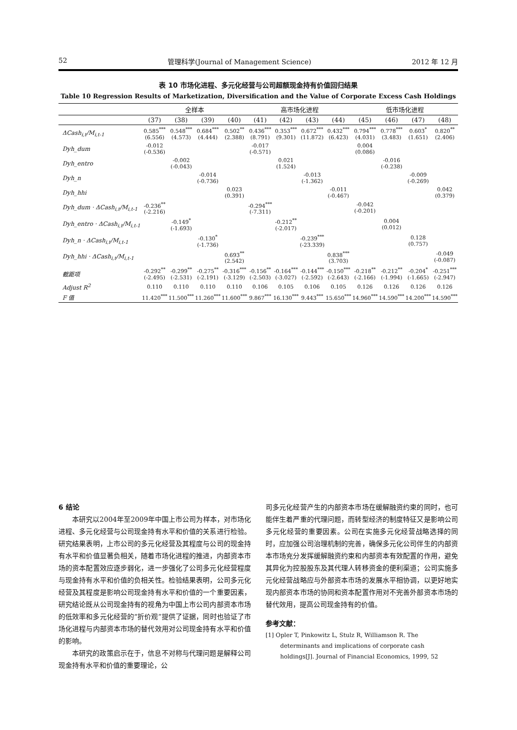52 管理科学(Journal of Management Science) 2012 年 12 月
表 10 市场化进程、多元化经营与公司超额现金持有价值回归结果
Table 10 Regression Results of Marketization, Diversification and the Value of Corporate Excess Cash Holdings
| | 全样本 | | | | 高市场化进程 | | | | 低市场化进程 | | | |
| --- | --- | --- | --- | --- | --- | --- | --- | --- | --- | --- | --- | --- |
| | (37) | (38) | (39) | (40) | (41) | (42) | (43) | (44) | (45) | (46) | (47) | (48) |
| ΔCash<sub>i,t</sub>/M<sub>i,t-1</sub> | 0.585<sup>***</sup> (6.556) | 0.548<sup>***</sup> (4.573) | 0.684<sup>***</sup> (4.444) | 0.502<sup>**</sup> (2.388) | 0.436<sup>***</sup> (8.791) | 0.353<sup>***</sup> (9.301) | 0.672<sup>***</sup> (11.872) | 0.432<sup>***</sup> (6.423) | 0.794<sup>***</sup> (4.031) | 0.778<sup>***</sup> (3.483) | 0.603<sup>*</sup> (1.651) | 0.820<sup>**</sup> (2.406) |
| Dyh_dum | -0.012 (-0.536) | | | | -0.017 (-0.571) | | | | 0.004 (0.086) | | | |
| Dyh_entro | | -0.002 (-0.043) | | | | 0.021 (1.524) | | | | -0.016 (-0.238) | | |
| Dyh_n | | | -0.014 (-0.736) | | | | -0.013 (-1.362) | | | | -0.009 (-0.269) | |
| Dyh_hhi | | | | 0.023 (0.391) | | | | -0.011 (-0.467) | | | | 0.042 (0.379) |
| Dyh_dum · ΔCash<sub>i,t</sub>/M<sub>i,t-1</sub> | -0.236<sup>**</sup> (-2.216) | | | | -0.294<sup>***</sup> (-7.311) | | | | -0.042 (-0.201) | | | |
| Dyh_entro · ΔCash<sub>i,t</sub>/M<sub>i,t-1</sub> | | -0.149<sup>*</sup> (-1.693) | | | | -0.212<sup>**</sup> (-2.017) | | | | 0.004 (0.012) | | |
| Dyh_n · ΔCash<sub>i,t</sub>/M<sub>i,t-1</sub> | | | -0.130<sup>*</sup> (-1.736) | | | | -0.239<sup>***</sup> (-23.339) | | | | 0.128 (0.757) | |
| Dyh_hhi · ΔCash<sub>i,t</sub>/M<sub>i,t-1</sub> | | | | 0.693<sup>**</sup> (2.542) | | | | 0.838<sup>***</sup> (3.703) | | | | -0.049 (-0.087) |
| 截距项 | -0.292<sup>**</sup> (-2.495) | -0.299<sup>**</sup> (-2.531) | -0.275<sup>**</sup> (-2.191) | -0.316<sup>***</sup> (-3.129) | -0.156<sup>**</sup> (-2.503) | -0.164<sup>***</sup> (-3.027) | -0.144<sup>***</sup> (-2.592) | -0.150<sup>***</sup> (-2.643) | -0.218<sup>**</sup> (-2.166) | -0.212<sup>**</sup> (-1.994) | -0.204<sup>*</sup> (-1.665) | -0.251<sup>***</sup> (-2.947) |
| Adjust R<sup>2</sup> | 0.110 | 0.110 | 0.110 | 0.110 | 0.106 | 0.105 | 0.106 | 0.105 | 0.126 | 0.126 | 0.126 | 0.126 |
| F 值 | 11.420<sup>***</sup> | 11.500<sup>***</sup> | 11.260<sup>***</sup> | 11.600<sup>***</sup> | 9.867<sup>***</sup> | 16.130<sup>***</sup> | 9.443<sup>***</sup> | 15.650<sup>***</sup> | 14.960<sup>***</sup> | 14.590<sup>***</sup> | 14.200<sup>***</sup> | 14.590<sup>***</sup> |
6 结论
本研究以2004年至2009年中国上市公司为样本，对市场化进程、多元化经营与公司现金持有水平和价值的关系进行检验。研究结果表明，上市公司的多元化经营及其程度与公司的现金持有水平和价值显著负相关，随着市场化进程的推进，内部资本市场的资本配置效应逐步弱化，进一步强化了公司多元化经营程度与现金持有水平和价值的负相关性。检验结果表明，公司多元化经营及其程度是影响公司现金持有水平和价值的一个重要因素，研究结论既从公司现金持有的视角为中国上市公司内部资本市场的低效率和多元化经营的“折价观”提供了证据，同时也验证了市场化进程与内部资本市场的替代效用对公司现金持有水平和价值的影响。
本研究的政策启示在于，信息不对称与代理问题是解释公司现金持有水平和价值的重要理论，公
司多元化经营产生的内部资本市场在缓解融资约束的同时，也可能伴生着严重的代理问题，而转型经济的制度特征又是影响公司多元化经营的重要因素。公司在实施多元化经营战略选择的同时，应加强公司治理机制的完善，确保多元化公司伴生的内部资本市场充分发挥缓解融资约束和内部资本有效配置的作用，避免其异化为控股股东及其代理人转移资金的便利渠道；公司实施多元化经营战略应与外部资本市场的发展水平相协调，以更好地实现内部资本市场的协同和资本配置作用对不完善外部资本市场的替代效用，提高公司现金持有的价值。
参考文献：
[1] Opler T, Pinkowitz L, Stulz R, Williamson R. The determinants and implications of corporate cash holdings[J]. Journal of Financial Economics, 1999, 52